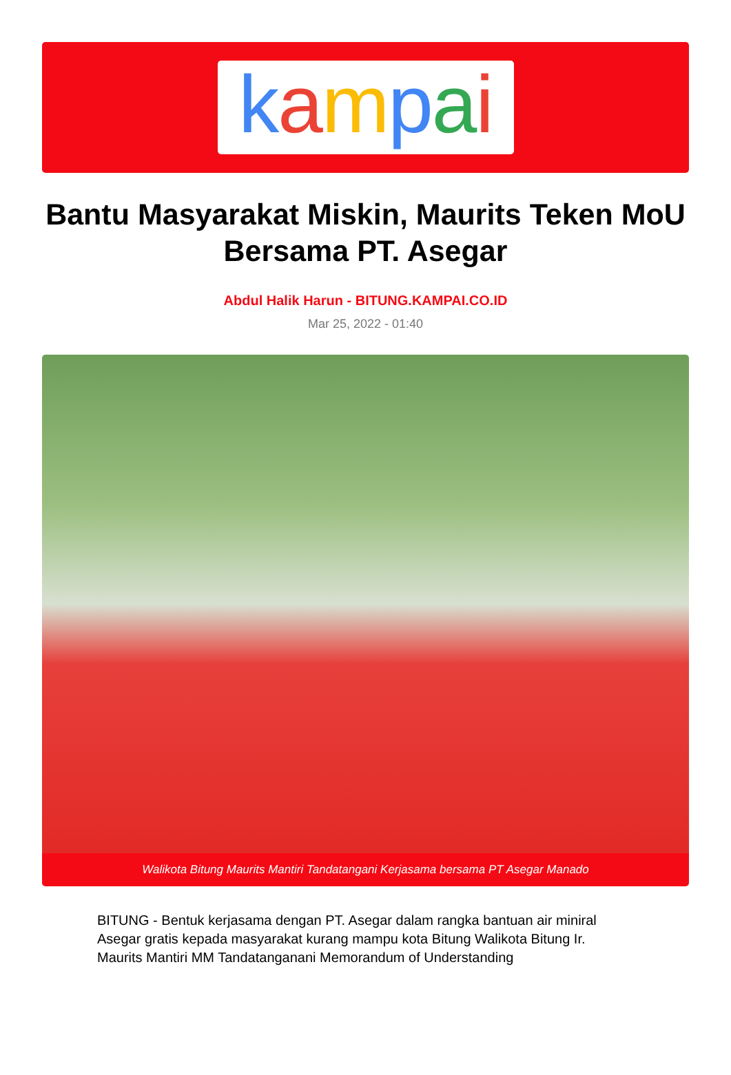kampai
Bantu Masyarakat Miskin, Maurits Teken MoU Bersama PT. Asegar
Abdul Halik Harun - BITUNG.KAMPAI.CO.ID
Mar 25, 2022 - 01:40
Walikota Bitung Maurits Mantiri Tandatangani Kerjasama bersama PT Asegar Manado
BITUNG - Bentuk kerjasama dengan PT. Asegar dalam rangka bantuan air miniral Asegar gratis kepada masyarakat kurang mampu kota Bitung Walikota Bitung Ir. Maurits Mantiri MM Tandatanganani Memorandum of Understanding